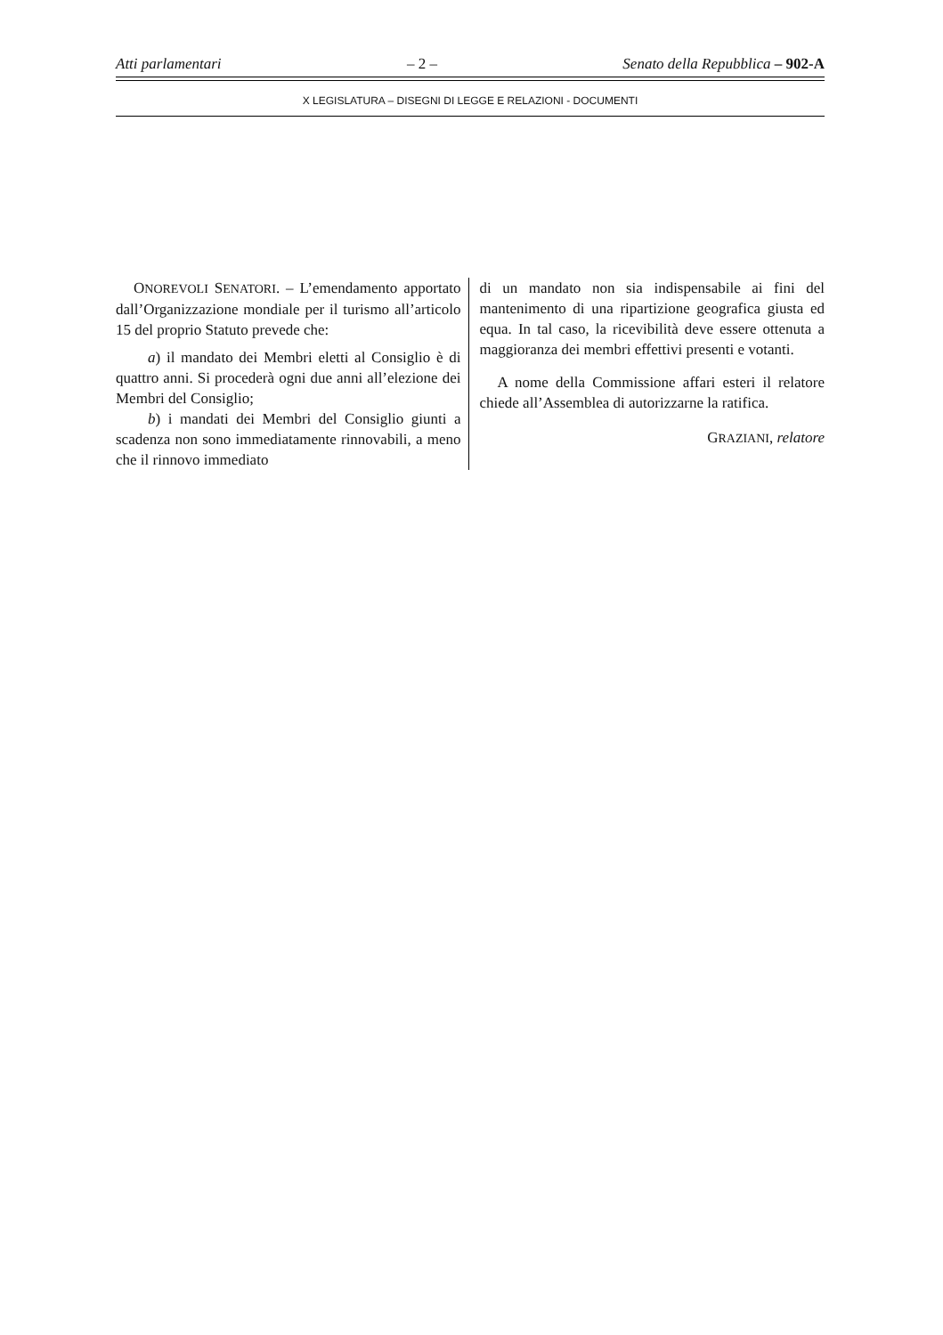Atti parlamentari – 2 – Senato della Repubblica – 902-A
X LEGISLATURA – DISEGNI DI LEGGE E RELAZIONI - DOCUMENTI
ONOREVOLI SENATORI. – L’emendamento apportato dall’Organizzazione mondiale per il turismo all’articolo 15 del proprio Statuto prevede che:
a) il mandato dei Membri eletti al Consiglio è di quattro anni. Si procederà ogni due anni all’elezione dei Membri del Consiglio;
b) i mandati dei Membri del Consiglio giunti a scadenza non sono immediatamente rinnovabili, a meno che il rinnovo immediato
di un mandato non sia indispensabile ai fini del mantenimento di una ripartizione geografica giusta ed equa. In tal caso, la ricevibilità deve essere ottenuta a maggioranza dei membri effettivi presenti e votanti.
A nome della Commissione affari esteri il relatore chiede all’Assemblea di autorizzarne la ratifica.
GRAZIANI, relatore